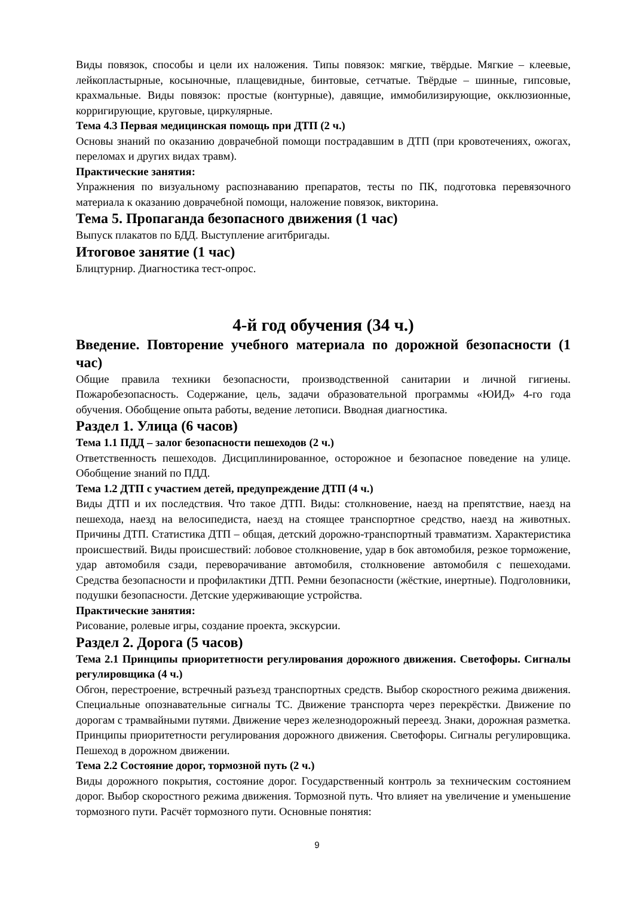Виды повязок, способы и цели их наложения. Типы повязок: мягкие, твёрдые. Мягкие – клеевые, лейкопластырные, косыночные, плащевидные, бинтовые, сетчатые. Твёрдые – шинные, гипсовые, крахмальные. Виды повязок: простые (контурные), давящие, иммобилизирующие, окклюзионные, корригирующие, круговые, циркулярные.
Тема 4.3 Первая медицинская помощь при ДТП (2 ч.)
Основы знаний по оказанию доврачебной помощи пострадавшим в ДТП (при кровотечениях, ожогах, переломах и других видах травм).
Практические занятия:
Упражнения по визуальному распознаванию препаратов, тесты по ПК, подготовка перевязочного материала к оказанию доврачебной помощи, наложение повязок, викторина.
Тема 5. Пропаганда безопасного движения (1 час)
Выпуск плакатов по БДД. Выступление агитбригады.
Итоговое занятие (1 час)
Блицтурнир. Диагностика тест-опрос.
4-й год обучения (34 ч.)
Введение. Повторение учебного материала по дорожной безопасности (1 час)
Общие правила техники безопасности, производственной санитарии и личной гигиены. Пожаробезопасность. Содержание, цель, задачи образовательной программы «ЮИД» 4-го года обучения. Обобщение опыта работы, ведение летописи. Вводная диагностика.
Раздел 1. Улица (6 часов)
Тема 1.1 ПДД – залог безопасности пешеходов (2 ч.)
Ответственность пешеходов. Дисциплинированное, осторожное и безопасное поведение на улице. Обобщение знаний по ПДД.
Тема 1.2 ДТП с участием детей, предупреждение ДТП (4 ч.)
Виды ДТП и их последствия. Что такое ДТП. Виды: столкновение, наезд на препятствие, наезд на пешехода, наезд на велосипедиста, наезд на стоящее транспортное средство, наезд на животных. Причины ДТП. Статистика ДТП – общая, детский дорожно-транспортный травматизм. Характеристика происшествий. Виды происшествий: лобовое столкновение, удар в бок автомобиля, резкое торможение, удар автомобиля сзади, переворачивание автомобиля, столкновение автомобиля с пешеходами. Средства безопасности и профилактики ДТП. Ремни безопасности (жёсткие, инертные). Подголовники, подушки безопасности. Детские удерживающие устройства.
Практические занятия:
Рисование, ролевые игры, создание проекта, экскурсии.
Раздел 2. Дорога (5 часов)
Тема 2.1 Принципы приоритетности регулирования дорожного движения. Светофоры. Сигналы регулировщика (4 ч.)
Обгон, перестроение, встречный разъезд транспортных средств. Выбор скоростного режима движения. Специальные опознавательные сигналы ТС. Движение транспорта через перекрёстки. Движение по дорогам с трамвайными путями. Движение через железнодорожный переезд. Знаки, дорожная разметка. Принципы приоритетности регулирования дорожного движения. Светофоры. Сигналы регулировщика. Пешеход в дорожном движении.
Тема 2.2 Состояние дорог, тормозной путь (2 ч.)
Виды дорожного покрытия, состояние дорог. Государственный контроль за техническим состоянием дорог. Выбор скоростного режима движения. Тормозной путь. Что влияет на увеличение и уменьшение тормозного пути. Расчёт тормозного пути. Основные понятия:
9